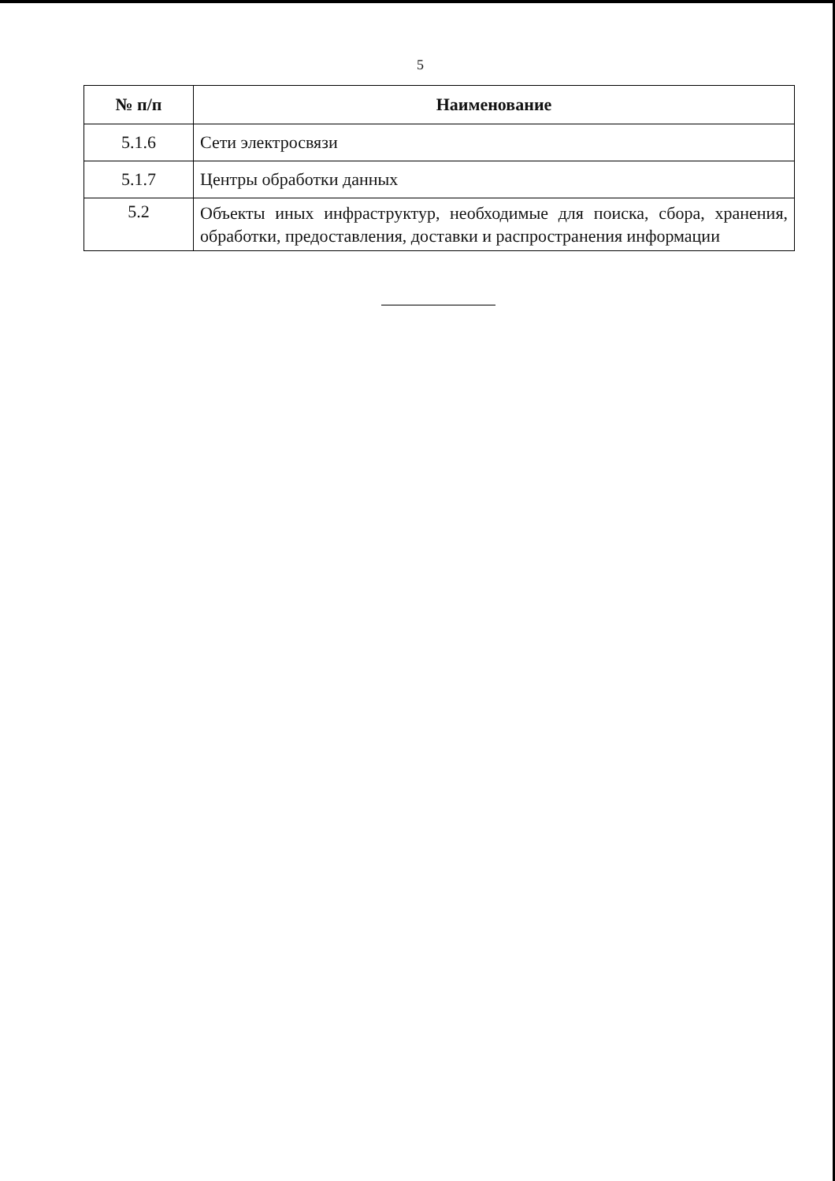5
| № п/п | Наименование |
| --- | --- |
| 5.1.6 | Сети электросвязи |
| 5.1.7 | Центры обработки данных |
| 5.2 | Объекты иных инфраструктур, необходимые для поиска, сбора, хранения, обработки, предоставления, доставки и распространения информации |